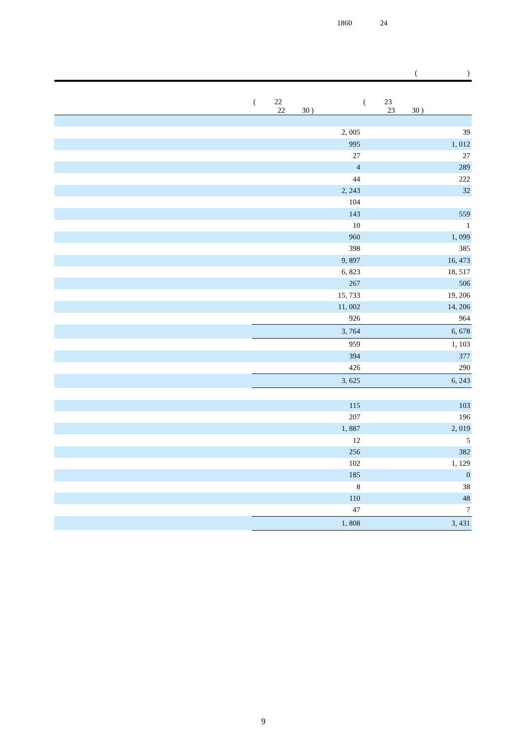1860 24
()
| | ( 22 22 30 ) | ( 23 23 30 ) |
| --- | --- | --- |
| | 2, 005 | 39 |
| | 995 | 1, 012 |
| | 27 | 27 |
| | 4 | 289 |
| | 44 | 222 |
| | 2, 243 | 32 |
| | 104 | |
| | 143 | 559 |
| | 10 | 1 |
| | 960 | 1, 099 |
| | 398 | 385 |
| | 9, 897 | 16, 473 |
| | 6, 823 | 18, 517 |
| | 267 | 506 |
| | 15, 733 | 19, 206 |
| | 11, 002 | 14, 206 |
| | 926 | 964 |
| | 3, 764 | 6, 678 |
| | 959 | 1, 103 |
| | 394 | 377 |
| | 426 | 290 |
| | 3, 625 | 6, 243 |
| | 115 | 103 |
| | 207 | 196 |
| | 1, 887 | 2, 019 |
| | 12 | 5 |
| | 256 | 382 |
| | 102 | 1, 129 |
| | 185 | 0 |
| | 8 | 38 |
| | 110 | 48 |
| | 47 | 7 |
| | 1, 808 | 3, 431 |
9